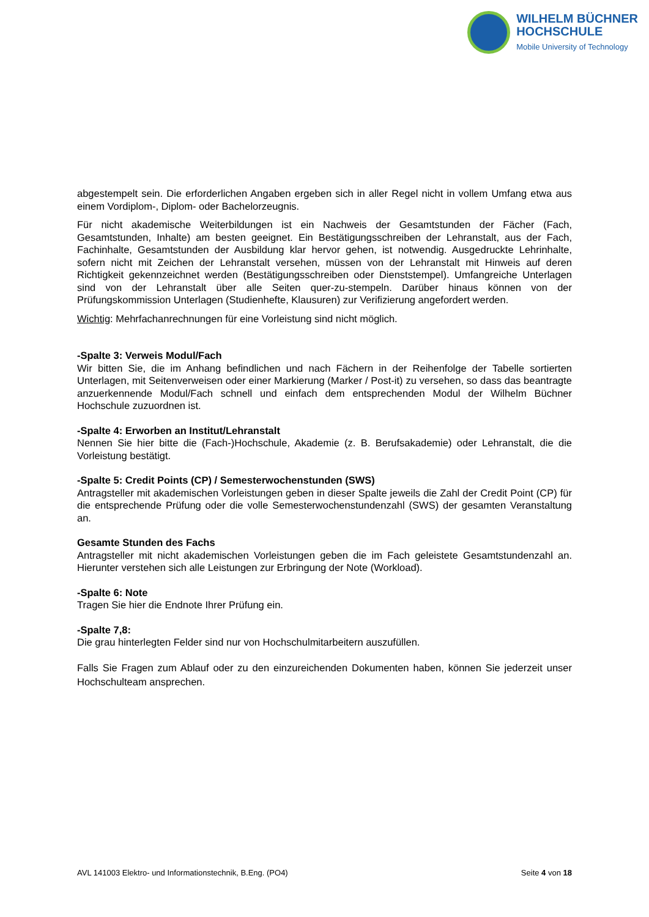WILHELM BÜCHNER
HOCHSCHULE
Mobile University of Technology
abgestempelt sein. Die erforderlichen Angaben ergeben sich in aller Regel nicht in vollem Umfang etwa aus einem Vordiplom-, Diplom- oder Bachelorzeugnis.
Für nicht akademische Weiterbildungen ist ein Nachweis der Gesamtstunden der Fächer (Fach, Gesamtstunden, Inhalte) am besten geeignet. Ein Bestätigungsschreiben der Lehranstalt, aus der Fach, Fachinhalte, Gesamtstunden der Ausbildung klar hervor gehen, ist notwendig. Ausgedruckte Lehrinhalte, sofern nicht mit Zeichen der Lehranstalt versehen, müssen von der Lehranstalt mit Hinweis auf deren Richtigkeit gekennzeichnet werden (Bestätigungsschreiben oder Dienststempel). Umfangreiche Unterlagen sind von der Lehranstalt über alle Seiten quer-zu-stempeln. Darüber hinaus können von der Prüfungskommission Unterlagen (Studienhefte, Klausuren) zur Verifizierung angefordert werden.
Wichtig: Mehrfachanrechnungen für eine Vorleistung sind nicht möglich.
-Spalte 3: Verweis Modul/Fach
Wir bitten Sie, die im Anhang befindlichen und nach Fächern in der Reihenfolge der Tabelle sortierten Unterlagen, mit Seitenverweisen oder einer Markierung (Marker / Post-it) zu versehen, so dass das beantragte anzuerkennende Modul/Fach schnell und einfach dem entsprechenden Modul der Wilhelm Büchner Hochschule zuzuordnen ist.
-Spalte 4: Erworben an Institut/Lehranstalt
Nennen Sie hier bitte die (Fach-)Hochschule, Akademie (z. B. Berufsakademie) oder Lehranstalt, die die Vorleistung bestätigt.
-Spalte 5: Credit Points (CP) / Semesterwochenstunden (SWS)
Antragsteller mit akademischen Vorleistungen geben in dieser Spalte jeweils die Zahl der Credit Point (CP) für die entsprechende Prüfung oder die volle Semesterwochenstundenzahl (SWS) der gesamten Veranstaltung an.
Gesamte Stunden des Fachs
Antragsteller mit nicht akademischen Vorleistungen geben die im Fach geleistete Gesamtstundenzahl an. Hierunter verstehen sich alle Leistungen zur Erbringung der Note (Workload).
-Spalte 6: Note
Tragen Sie hier die Endnote Ihrer Prüfung ein.
-Spalte 7,8:
Die grau hinterlegten Felder sind nur von Hochschulmitarbeitern auszufüllen.
Falls Sie Fragen zum Ablauf oder zu den einzureichenden Dokumenten haben, können Sie jederzeit unser Hochschulteam ansprechen.
AVL 141003 Elektro- und Informationstechnik, B.Eng. (PO4) Seite 4 von 18